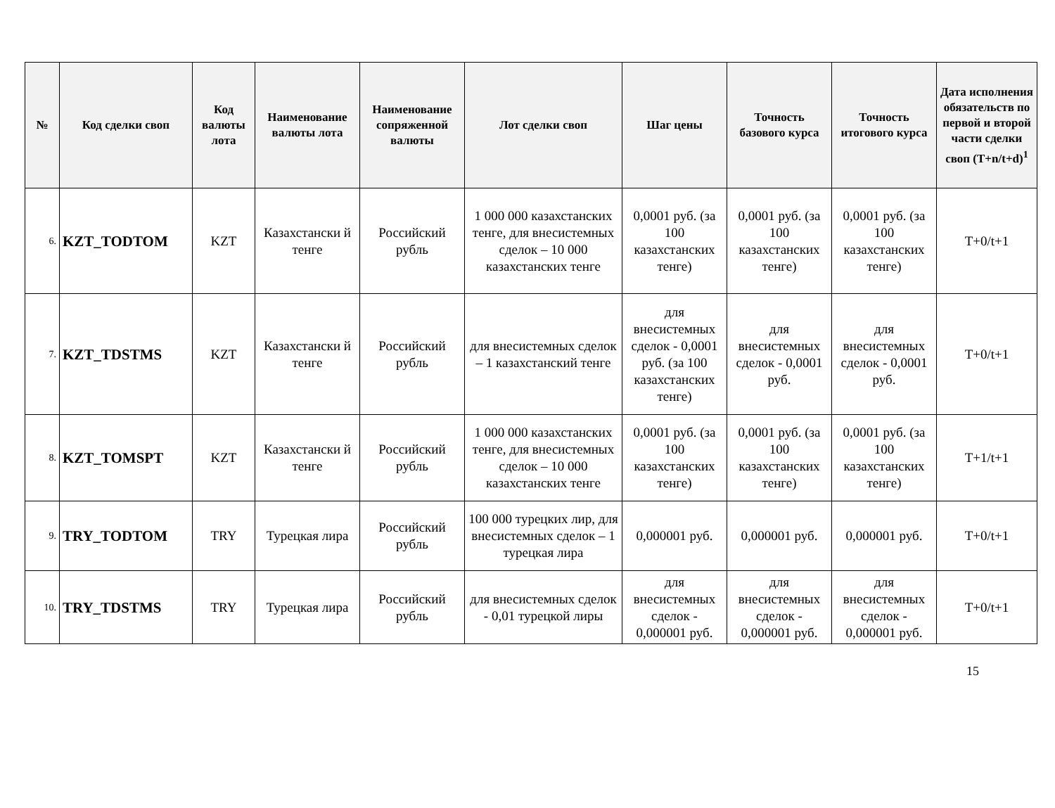| № | Код сделки своп | Код валюты лота | Наименование валюты лота | Наименование сопряженной валюты | Лот сделки своп | Шаг цены | Точность базового курса | Точность итогового курса | Дата исполнения обязательств по первой и второй части сделки своп (T+n/t+d)<sup>1</sup> |
| --- | --- | --- | --- | --- | --- | --- | --- | --- | --- |
| 6. | KZT_TODTOM | KZT | Казахстански й тенге | Российский рубль | 1 000 000 казахстанских тенге, для внесистемных сделок – 10 000 казахстанских тенге | 0,0001 руб. (за 100 казахстанских тенге) | 0,0001 руб. (за 100 казахстанских тенге) | 0,0001 руб. (за 100 казахстанских тенге) | T+0/t+1 |
| 7. | KZT_TDSTMS | KZT | Казахстански й тенге | Российский рубль | для внесистемных сделок – 1 казахстанский тенге | для внесистемных сделок - 0,0001 руб. (за 100 казахстанских тенге) | для внесистемных сделок - 0,0001 руб. | для внесистемных сделок - 0,0001 руб. | T+0/t+1 |
| 8. | KZT_TOMSPT | KZT | Казахстански й тенге | Российский рубль | 1 000 000 казахстанских тенге, для внесистемных сделок – 10 000 казахстанских тенге | 0,0001 руб. (за 100 казахстанских тенге) | 0,0001 руб. (за 100 казахстанских тенге) | 0,0001 руб. (за 100 казахстанских тенге) | T+1/t+1 |
| 9. | TRY_TODTOM | TRY | Турецкая лира | Российский рубль | 100 000 турецких лир, для внесистемных сделок – 1 турецкая лира | 0,000001 руб. | 0,000001 руб. | 0,000001 руб. | T+0/t+1 |
| 10. | TRY_TDSTMS | TRY | Турецкая лира | Российский рубль | для внесистемных сделок - 0,01 турецкой лиры | для внесистемных сделок - 0,000001 руб. | для внесистемных сделок - 0,000001 руб. | для внесистемных сделок - 0,000001 руб. | T+0/t+1 |
15